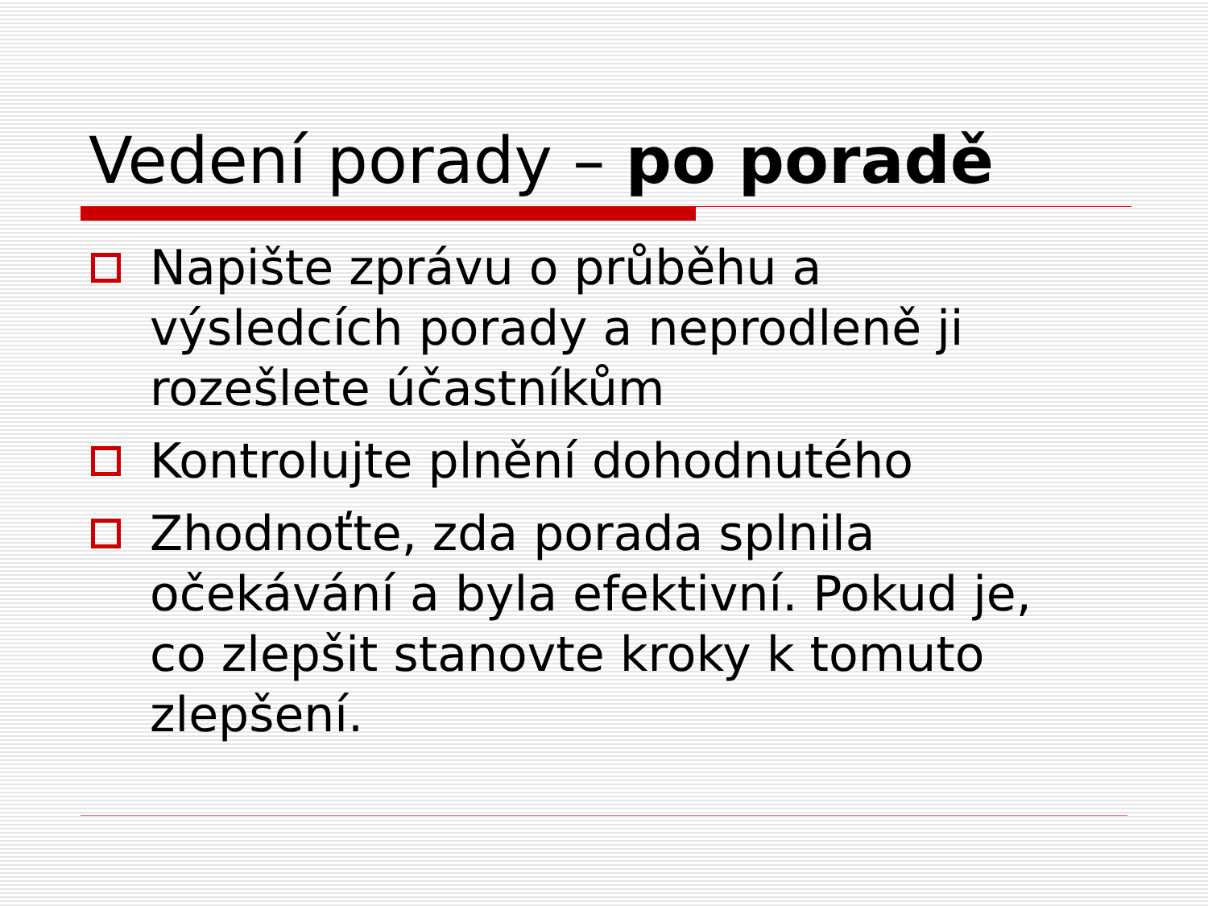Vedení porady – po poradě
Napište zprávu o průběhu a výsledcích porady a neprodleně ji rozešlete účastníkům
Kontrolujte plnění dohodnutého
Zhodnoťte, zda porada splnila očekávání a byla efektivní. Pokud je, co zlepšit stanovte kroky k tomuto zlepšení.